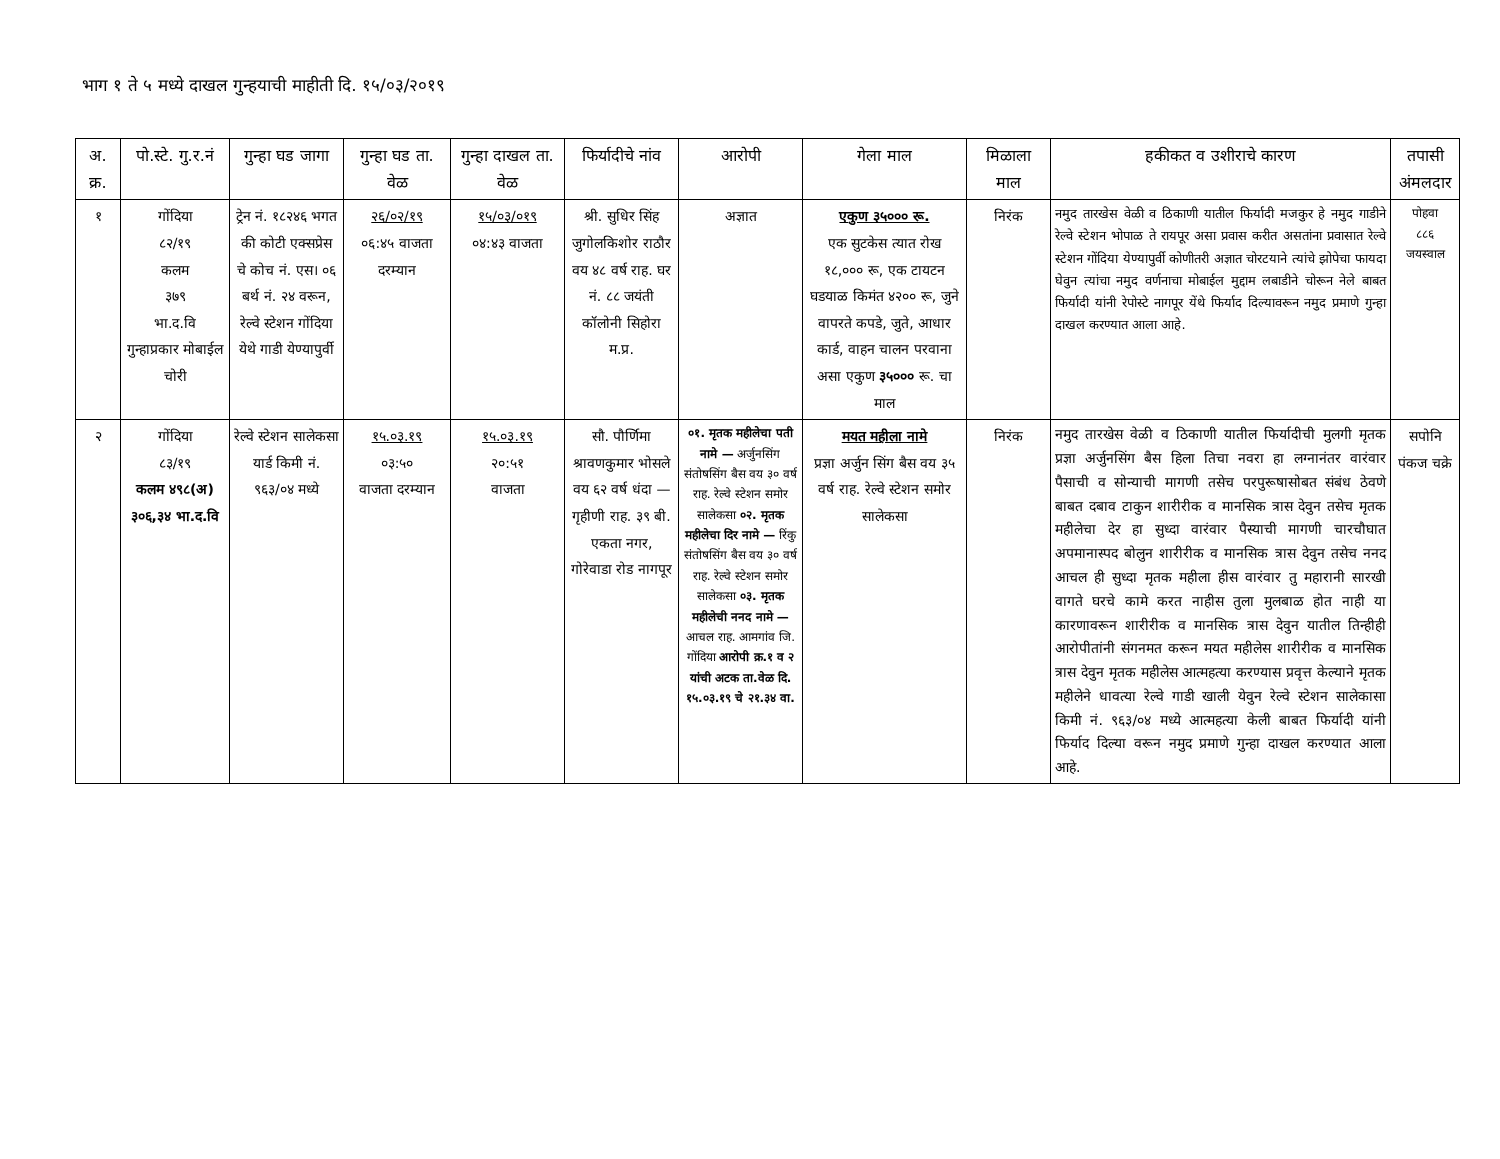भाग १ ते ५ मध्ये दाखल गुन्हयाची माहीती दि. १५/०३/२०१९
| अ. क्र. | पो.स्टे. गु.र.नं | गुन्हा घड जागा | गुन्हा घड ता. वेळ | गुन्हा दाखल ता. वेळ | फिर्यादीचे नांव | आरोपी | गेला माल | मिळाला माल | हकीकत व उशीराचे कारण | तपासी अंमलदार |
| --- | --- | --- | --- | --- | --- | --- | --- | --- | --- | --- |
| १ | गोंदिया ८२/१९ कलम ३७९ भा.द.वि गुन्हाप्रकार मोबाईल चोरी | ट्रेन नं. १८२४६ भगत की कोटी एक्सप्रेस चे कोच नं. एस। ०६ बर्थ नं. २४ वरून, रेल्वे स्टेशन गोंदिया येथे गाडी येण्यापुर्वी | २६/०२/१९ ०६:४५ वाजता दरम्यान | १५/०३/०१९ ०४:४३ वाजता | श्री. सुधिर सिंह जुगोलकिशोर राठौर वय ४८ वर्ष राह. घर नं. ८८ जयंती कॉलोनी सिहोरा म.प्र. | अज्ञात | एकुण ३५००० रू. एक सुटकेस त्यात रोख १८,००० रू, एक टायटन घडयाळ किमंत ४२०० रू, जुने वापरते कपडे, जुते, आधार कार्ड, वाहन चालन परवाना असा एकुण ३५००० रू. चा माल | निरंक | नमुद तारखेस वेळी व ठिकाणी यातील फिर्यादी मजकुर हे नमुद गाडीने रेल्वे स्टेशन भोपाळ ते रायपूर असा प्रवास करीत असतांना प्रवासात रेल्वे स्टेशन गोंदिया येण्यापुर्वी कोणीतरी अज्ञात चोरटयाने त्यांचे झोपेचा फायदा घेवुन त्यांचा नमुद वर्णनाचा मोबाईल मुद्दाम लबाडीने चोरून नेले बाबत फिर्यादी यांनी रेपोस्टे नागपूर येंथे फिर्याद दिल्यावरून नमुद प्रमाणे गुन्हा दाखल करण्यात आला आहे. | पोहवा ८८६ जयस्वाल |
| २ | गोंदिया ८३/१९ कलम ४९८(अ) ३०६,३४ भा.द.वि | रेल्वे स्टेशन सालेकसा यार्ड किमी नं. ९६३/०४ मध्ये | १५.०३.१९ ०३:५० वाजता दरम्यान | १५.०३.१९ २०:५१ वाजता | सौ. पौर्णिमा श्रावणकुमार भोसले वय ६२ वर्ष धंदा — गृहीणी राह. ३९ बी. एकता नगर, गोरेवाडा रोड नागपूर | ०१. मृतक महीलेचा पती नामे — अर्जुनसिंग संतोषसिंग बैस वय ३० वर्ष राह. रेल्वे स्टेशन समोर सालेकसा ०२. मृतक महीलेचा दिर नामे — रिंकु संतोषसिंग बैस वय ३० वर्ष राह. रेल्वे स्टेशन समोर सालेकसा ०३. मृतक महीलेची ननद नामे — आचल राह. आमगांव जि. गोंदिया आरोपी क्र.१ व २ यांची अटक ता.वेळ दि. १५.०३.१९ चे २१.३४ वा. | मयत महीला नामे प्रज्ञा अर्जुन सिंग बैस वय ३५ वर्ष राह. रेल्वे स्टेशन समोर सालेकसा | निरंक | नमुद तारखेस वेळी व ठिकाणी यातील फिर्यादीची मुलगी मृतक प्रज्ञा अर्जुनसिंग बैस हिला तिचा नवरा हा लग्नानंतर वारंवार पैसाची व सोन्याची मागणी तसेच परपुरूषासोबत संबंध ठेवणे बाबत दबाव टाकुन शारीरीक व मानसिक त्रास देवुन तसेच मृतक महीलेचा देर हा सुध्दा वारंवार पैस्याची मागणी चारचौघात अपमानास्पद बोलुन शारीरीक व मानसिक त्रास देवुन तसेच ननद आचल ही सुध्दा मृतक महीला हीस वारंवार तु महारानी सारखी वागते घरचे कामे करत नाहीस तुला मुलबाळ होत नाही या कारणावरून शारीरीक व मानसिक त्रास देवुन यातील तिन्हीही आरोपीतांनी संगनमत करून मयत महीलेस शारीरीक व मानसिक त्रास देवुन मृतक महीलेस आत्महत्या करण्यास प्रवृत्त केल्याने मृतक महीलेने धावत्या रेल्वे गाडी खाली येवुन रेल्वे स्टेशन सालेकासा किमी नं. ९६३/०४ मध्ये आत्महत्या केली बाबत फिर्यादी यांनी फिर्याद दिल्या वरून नमुद प्रमाणे गुन्हा दाखल करण्यात आला आहे. | सपोनि पंकज चक्रे |